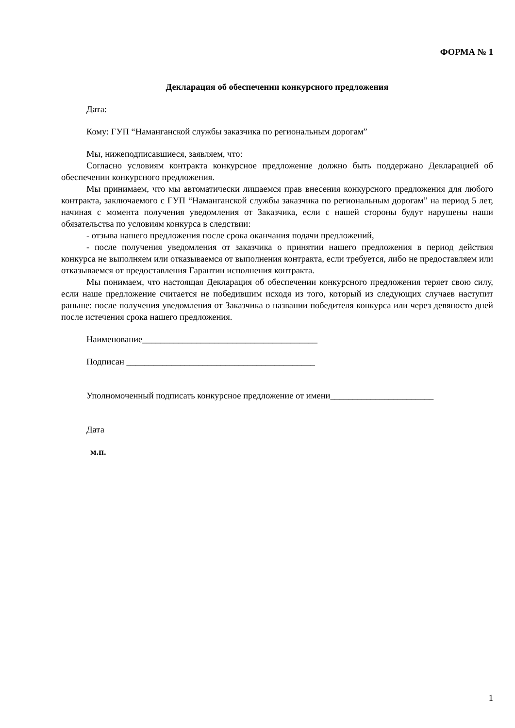ФОРМА № 1
Декларация об обеспечении конкурсного предложения
Дата:
Кому: ГУП “Наманганской службы заказчика по региональным дорогам”
Мы, нижеподписавшиеся, заявляем, что:
Согласно условиям контракта конкурсное предложение должно быть поддержано Декларацией об обеспечении конкурсного предложения.
Мы принимаем, что мы автоматически лишаемся прав внесения конкурсного предложения для любого контракта, заключаемого с ГУП “Наманганской службы заказчика по региональным дорогам” на период 5 лет, начиная с момента получения уведомления от Заказчика, если с нашей стороны будут нарушены наши обязательства по условиям конкурса в следствии:
- отзыва нашего предложения после срока оканчания подачи предложений,
- после получения уведомления от заказчика о принятии нашего предложения в период действия конкурса не выполняем или отказываемся от выполнения контракта, если требуется, либо не предоставляем или отказываемся от предоставления Гарантии исполнения контракта.
Мы понимаем, что настоящая Декларация об обеспечении конкурсного предложения теряет свою силу, если наше предложение считается не победившим исходя из того, который из следующих случаев наступит раньше: после получения уведомления от Заказчика о названии победителя конкурса или через девяносто дней после истечения срока нашего предложения.
Наименование_______________________________________
Подписан __________________________________________
Уполномоченный подписать конкурсное предложение от имени_______________________
Дата
м.п.
1